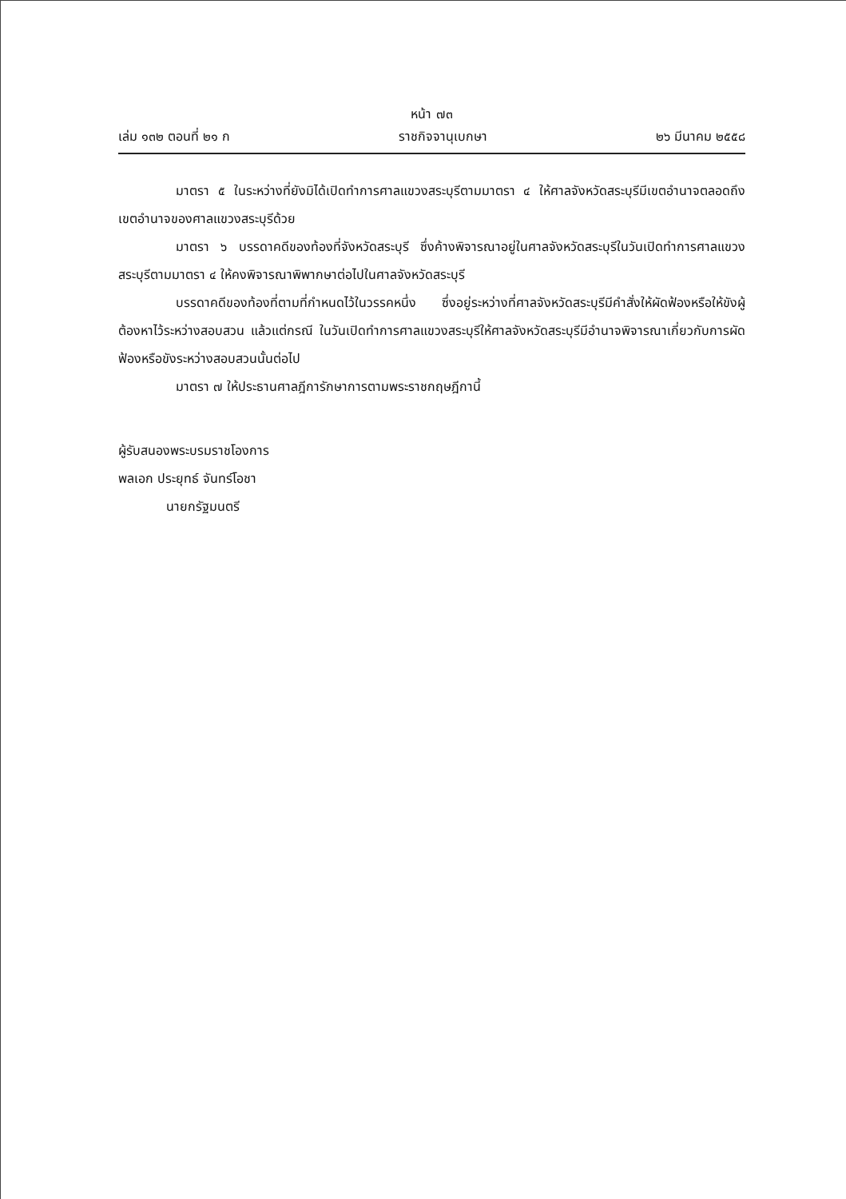หน้า ๗๓
เล่ม ๑๓๒ ตอนที่ ๒๑ ก ราชกิจจานุเบกษา ๒๖ มีนาคม ๒๕๕๘
มาตรา ๕ ในระหว่างที่ยังมิได้เปิดทำการศาลแขวงสระบุรีตามมาตรา ๔ ให้ศาลจังหวัดสระบุรีมีเขตอำนาจตลอดถึงเขตอำนาจของศาลแขวงสระบุรีด้วย
มาตรา ๖ บรรดาคดีของท้องที่จังหวัดสระบุรี ซึ่งค้างพิจารณาอยู่ในศาลจังหวัดสระบุรีในวันเปิดทำการศาลแขวงสระบุรีตามมาตรา ๔ ให้คงพิจารณาพิพากษาต่อไปในศาลจังหวัดสระบุรี
บรรดาคดีของท้องที่ตามที่กำหนดไว้ในวรรคหนึ่ง ซึ่งอยู่ระหว่างที่ศาลจังหวัดสระบุรีมีคำสั่งให้ผัดฟ้องหรือให้ขังผู้ต้องหาไว้ระหว่างสอบสวน แล้วแต่กรณี ในวันเปิดทำการศาลแขวงสระบุรีให้ศาลจังหวัดสระบุรีมีอำนาจพิจารณาเกี่ยวกับการผัดฟ้องหรือขังระหว่างสอบสวนนั้นต่อไป
มาตรา ๗ ให้ประธานศาลฎีการักษาการตามพระราชกฤษฎีกานี้
ผู้รับสนองพระบรมราชโองการ
พลเอก ประยุทธ์ จันทร์โอชา
นายกรัฐมนตรี